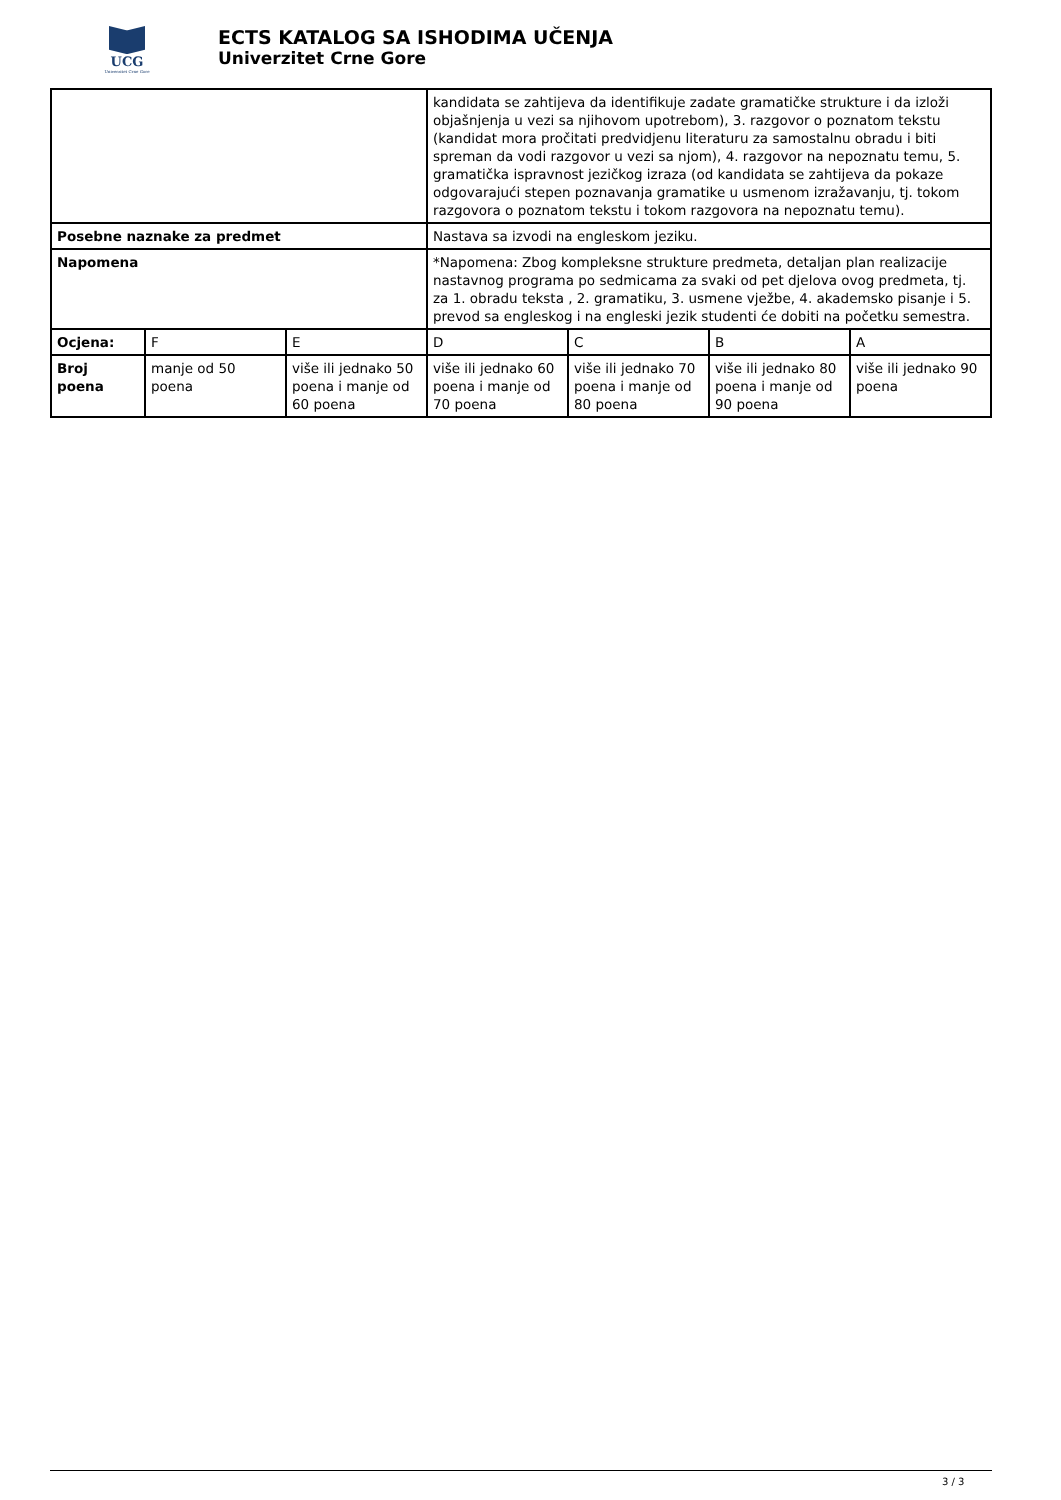UCG
Univerzitet Crne Gore
ECTS KATALOG SA ISHODIMA UČENJA
Univerzitet Crne Gore
| | | | kandidata se zahtijeva da identifikuje zadate gramatičke strukture i da izloži objašnjenja u vezi sa njihovom upotrebom), 3. razgovor o poznatom tekstu (kandidat mora pročitati predvidjenu literaturu za samostalnu obradu i biti spreman da vodi razgovor u vezi sa njom), 4. razgovor na nepoznatu temu, 5. gramatička ispravnost jezičkog izraza (od kandidata se zahtijeva da pokaze odgovarajući stepen poznavanja gramatike u usmenom izražavanju, tj. tokom razgovora o poznatom tekstu i tokom razgovora na nepoznatu temu). | | | |
| Posebne naznake za predmet | | | Nastava sa izvodi na engleskom jeziku. | | | |
| Napomena | | | *Napomena: Zbog kompleksne strukture predmeta, detaljan plan realizacije nastavnog programa po sedmicama za svaki od pet djelova ovog predmeta, tj. za 1. obradu teksta , 2. gramatiku, 3. usmene vježbe, 4. akademsko pisanje i 5. prevod sa engleskog i na engleski jezik studenti će dobiti na početku semestra. | | | |
| Ocjena: | F | E | D | C | B | A |
| Broj poena | manje od 50 poena | više ili jednako 50 poena i manje od 60 poena | više ili jednako 60 poena i manje od 70 poena | više ili jednako 70 poena i manje od 80 poena | više ili jednako 80 poena i manje od 90 poena | više ili jednako 90 poena |
3 / 3